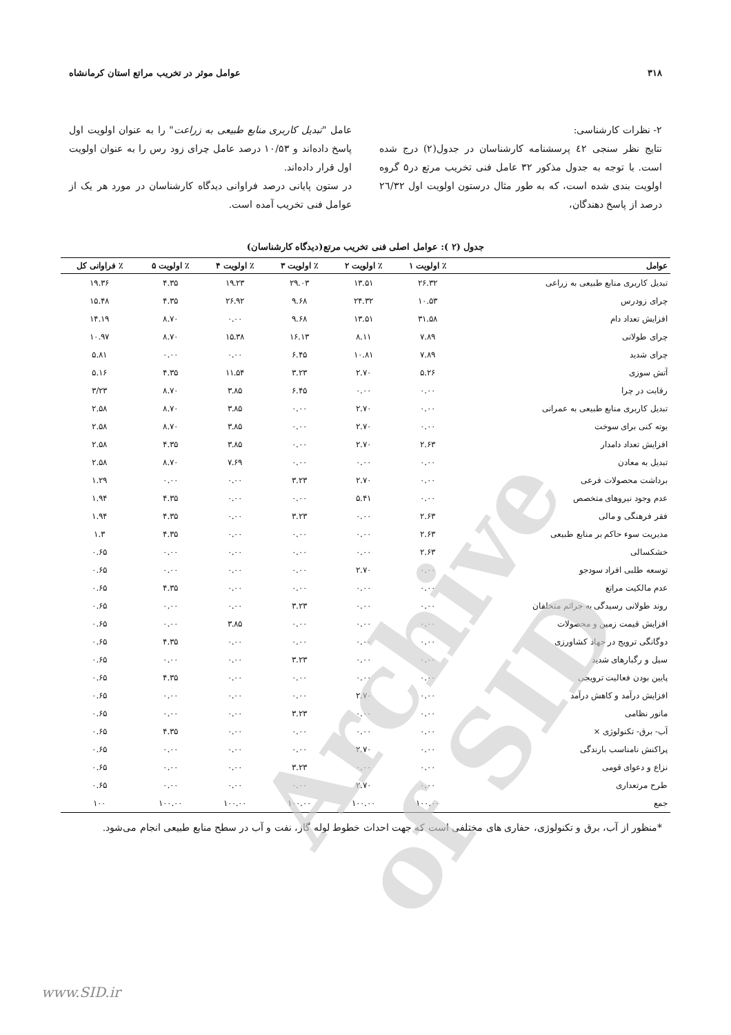۳۱۸ عوامل موثر در تخریب مراتع استان کرمانشاه
۲- نظرات کارشناسی:
نتایج نظر سنجی ٤٢ پرسشنامه کارشناسان در جدول(۲) درج شده است. با توجه به جدول مذکور ۳۲ عامل فنی تخریب مرتع در۵ گروه اولویت بندی شده است، که به طور مثال درستون اولویت اول ٢٦/٣٢ درصد از پاسخ دهندگان،
عامل "تبدیل کاربری منابع طبیعی به زراعت" را به عنوان اولویت اول پاسخ داده‌اند و ۱۰/۵۳ درصد عامل چرای زود رس را به عنوان اولویت اول قرار داده‌اند.
در ستون پایانی درصد فراوانی دیدگاه کارشناسان در مورد هر یک از عوامل فنی تخریب آمده است.
جدول (۲ ): عوامل اصلی فنی تخریب مرتع(دیدگاه کارشناسان)
| عوامل | ٪ اولویت ۱ | ٪ اولویت ۲ | ٪ اولویت ۳ | ٪ اولویت ۴ | ٪ اولویت ۵ | ٪ فراوانی کل |
| --- | --- | --- | --- | --- | --- | --- |
| تبدیل کاربری منابع طبیعی به زراعی | ۲۶.۳۲ | ۱۳.۵۱ | ۲۹.۰۳ | ۱۹.۲۳ | ۴.۳۵ | ۱۹.۳۶ |
| چرای زودرس | ۱۰.۵۳ | ۲۴.۳۲ | ۹.۶۸ | ۲۶.۹۲ | ۴.۳۵ | ۱۵.۴۸ |
| افزایش تعداد دام | ۳۱.۵۸ | ۱۳.۵۱ | ۹.۶۸ | ۰.۰۰ | ۸.۷۰ | ۱۴.۱۹ |
| چرای طولانی | ۷.۸۹ | ۸.۱۱ | ۱۶.۱۳ | ۱۵.۳۸ | ۸.۷۰ | ۱۰.۹۷ |
| چرای شدید | ۷.۸۹ | ۱۰.۸۱ | ۶.۴۵ | ۰.۰۰ | ۰.۰۰ | ۵.۸۱ |
| آتش سوزی | ۵.۲۶ | ۲.۷۰ | ۳.۲۳ | ۱۱.۵۴ | ۴.۳۵ | ۵.۱۶ |
| رقابت در چرا | ۰.۰۰ | ۰.۰۰ | ۶.۴۵ | ۳.۸۵ | ۸.۷۰ | ۳/۲۳ |
| تبدیل کاربری منابع طبیعی به عمرانی | ۰.۰۰ | ۲.۷۰ | ۰.۰۰ | ۳.۸۵ | ۸.۷۰ | ۲.۵۸ |
| بوته کنی برای سوخت | ۰.۰۰ | ۲.۷۰ | ۰.۰۰ | ۳.۸۵ | ۸.۷۰ | ۲.۵۸ |
| افزایش تعداد دامدار | ۲.۶۳ | ۲.۷۰ | ۰.۰۰ | ۳.۸۵ | ۴.۳۵ | ۲.۵۸ |
| تبدیل به معادن | ۰.۰۰ | ۰.۰۰ | ۰.۰۰ | ۷.۶۹ | ۸.۷۰ | ۲.۵۸ |
| برداشت محصولات فرعی | ۰.۰۰ | ۲.۷۰ | ۳.۲۳ | ۰.۰۰ | ۰.۰۰ | ۱.۲۹ |
| عدم وجود نیروهای متخصص | ۰.۰۰ | ۵.۴۱ | ۰.۰۰ | ۰.۰۰ | ۴.۳۵ | ۱.۹۴ |
| فقر فرهنگی و مالی | ۲.۶۳ | ۰.۰۰ | ۳.۲۳ | ۰.۰۰ | ۴.۳۵ | ۱.۹۴ |
| مدیریت سوء حاکم بر منابع طبیعی | ۲.۶۳ | ۰.۰۰ | ۰.۰۰ | ۰.۰۰ | ۴.۳۵ | ۱.۳ |
| خشکسالی | ۲.۶۳ | ۰.۰۰ | ۰.۰۰ | ۰.۰۰ | ۰.۰۰ | ۰.۶۵ |
| توسعه طلبی افراد سودجو | ۰.۰۰ | ۲.۷۰ | ۰.۰۰ | ۰.۰۰ | ۰.۰۰ | ۰.۶۵ |
| عدم مالکیت مراتع | ۰.۰۰ | ۰.۰۰ | ۰.۰۰ | ۰.۰۰ | ۴.۳۵ | ۰.۶۵ |
| روند طولانی رسیدگی به جرائم متخلفان | ۰.۰۰ | ۰.۰۰ | ۳.۲۳ | ۰.۰۰ | ۰.۰۰ | ۰.۶۵ |
| افزایش قیمت زمین و محصولات | ۰.۰۰ | ۰.۰۰ | ۰.۰۰ | ۳.۸۵ | ۰.۰۰ | ۰.۶۵ |
| دوگانگی ترویج در جهاد کشاورزی | ۰.۰۰ | ۰.۰۰ | ۰.۰۰ | ۰.۰۰ | ۴.۳۵ | ۰.۶۵ |
| سیل و رگبارهای شدید | ۰.۰۰ | ۰.۰۰ | ۳.۲۳ | ۰.۰۰ | ۰.۰۰ | ۰.۶۵ |
| پایین بودن فعالیت ترویجی | ۰.۰۰ | ۰.۰۰ | ۰.۰۰ | ۰.۰۰ | ۴.۳۵ | ۰.۶۵ |
| افزایش درآمد و کاهش درآمد | ۰.۰۰ | ۲.۷۰ | ۰.۰۰ | ۰.۰۰ | ۰.۰۰ | ۰.۶۵ |
| مانور نظامی | ۰.۰۰ | ۰.۰۰ | ۳.۲۳ | ۰.۰۰ | ۰.۰۰ | ۰.۶۵ |
| آب- برق- تکنولوژی × | ۰.۰۰ | ۰.۰۰ | ۰.۰۰ | ۰.۰۰ | ۴.۳۵ | ۰.۶۵ |
| پراکنش نامناسب بارندگی | ۰.۰۰ | ۲.۷۰ | ۰.۰۰ | ۰.۰۰ | ۰.۰۰ | ۰.۶۵ |
| نزاع و دعوای قومی | ۰.۰۰ | ۰.۰۰ | ۳.۲۳ | ۰.۰۰ | ۰.۰۰ | ۰.۶۵ |
| طرح مرتعداری | ۰.۰۰ | ۲.۷۰ | ۰.۰۰ | ۰.۰۰ | ۰.۰۰ | ۰.۶۵ |
| جمع | ۱۰۰.۰۰ | ۱۰۰.۰۰ | ۱۰۰.۰۰ | ۱۰۰.۰۰ | ۱۰۰.۰۰ | ۱۰۰ |
*منظور از آب، برق و تکنولوژی، حفاری های مختلفی است که جهت احداث خطوط لوله گاز، نفت و آب در سطح منابع طبیعی انجام می‌شود.
Archive of SID
www.SID.ir